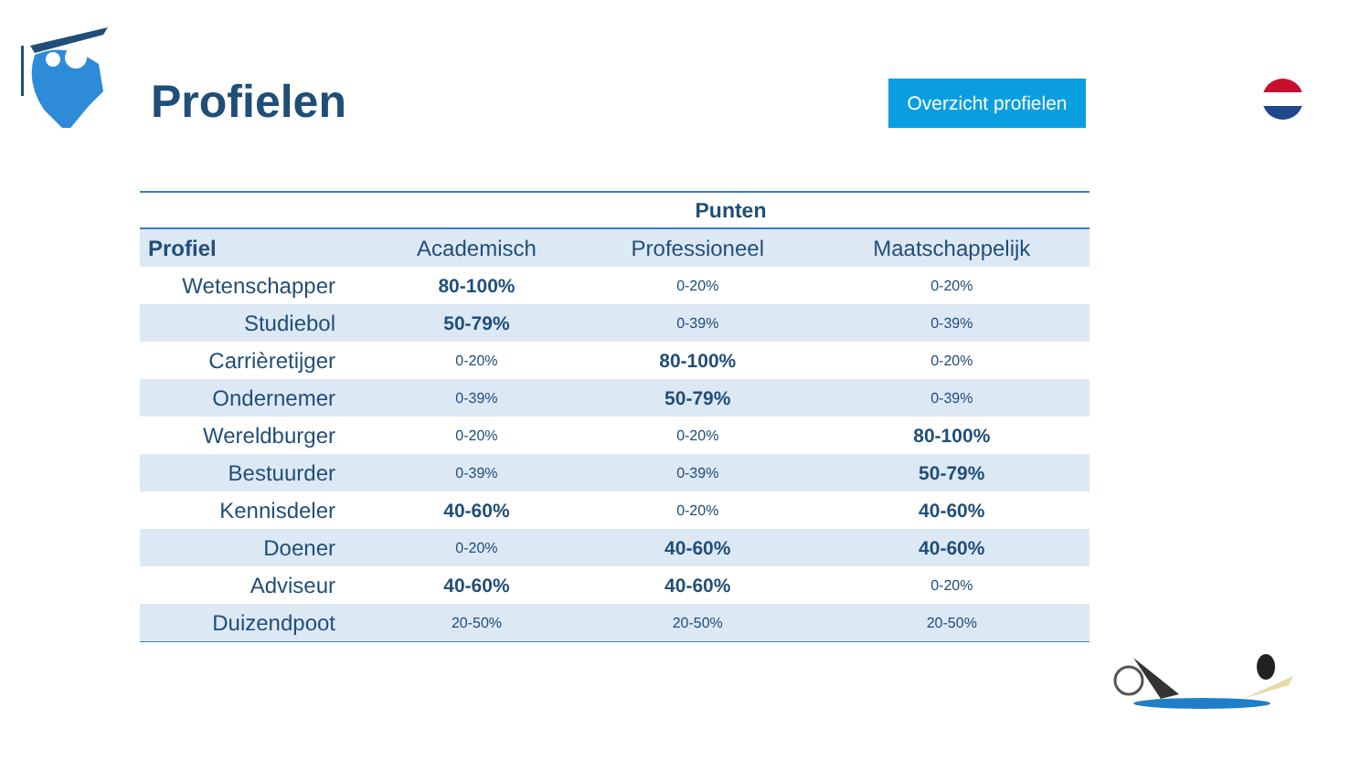Profielen
Overzicht profielen
| | Punten | | |
| --- | --- | --- | --- |
| Profiel | Academisch | Professioneel | Maatschappelijk |
| Wetenschapper | 80-100% | 0-20% | 0-20% |
| Studiebol | 50-79% | 0-39% | 0-39% |
| Carrièretijger | 0-20% | 80-100% | 0-20% |
| Ondernemer | 0-39% | 50-79% | 0-39% |
| Wereldburger | 0-20% | 0-20% | 80-100% |
| Bestuurder | 0-39% | 0-39% | 50-79% |
| Kennisdeler | 40-60% | 0-20% | 40-60% |
| Doener | 0-20% | 40-60% | 40-60% |
| Adviseur | 40-60% | 40-60% | 0-20% |
| Duizendpoot | 20-50% | 20-50% | 20-50% |